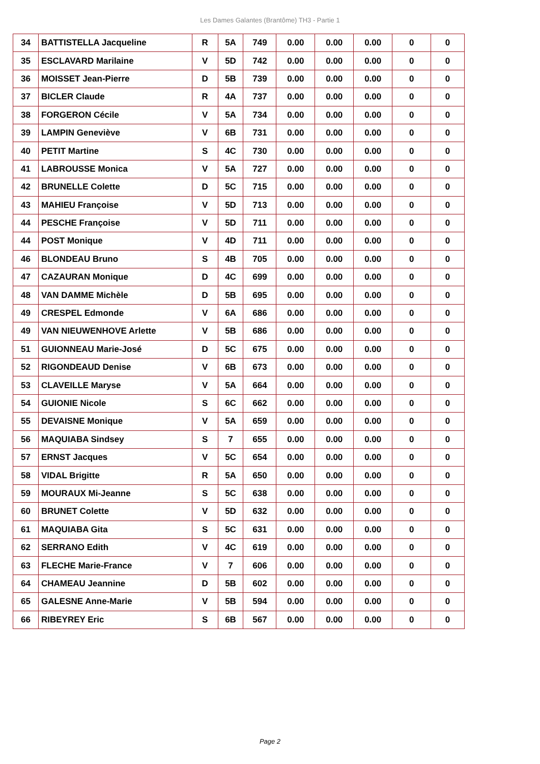Les Dames Galantes (Brantôme) TH3 - Partie 1
| 34 | BATTISTELLA Jacqueline | R | 5A | 749 | 0.00 | 0.00 | 0.00 | 0 | 0 |
| 35 | ESCLAVARD Marilaine | V | 5D | 742 | 0.00 | 0.00 | 0.00 | 0 | 0 |
| 36 | MOISSET Jean-Pierre | D | 5B | 739 | 0.00 | 0.00 | 0.00 | 0 | 0 |
| 37 | BICLER Claude | R | 4A | 737 | 0.00 | 0.00 | 0.00 | 0 | 0 |
| 38 | FORGERON Cécile | V | 5A | 734 | 0.00 | 0.00 | 0.00 | 0 | 0 |
| 39 | LAMPIN Geneviève | V | 6B | 731 | 0.00 | 0.00 | 0.00 | 0 | 0 |
| 40 | PETIT Martine | S | 4C | 730 | 0.00 | 0.00 | 0.00 | 0 | 0 |
| 41 | LABROUSSE Monica | V | 5A | 727 | 0.00 | 0.00 | 0.00 | 0 | 0 |
| 42 | BRUNELLE Colette | D | 5C | 715 | 0.00 | 0.00 | 0.00 | 0 | 0 |
| 43 | MAHIEU Françoise | V | 5D | 713 | 0.00 | 0.00 | 0.00 | 0 | 0 |
| 44 | PESCHE Françoise | V | 5D | 711 | 0.00 | 0.00 | 0.00 | 0 | 0 |
| 44 | POST Monique | V | 4D | 711 | 0.00 | 0.00 | 0.00 | 0 | 0 |
| 46 | BLONDEAU Bruno | S | 4B | 705 | 0.00 | 0.00 | 0.00 | 0 | 0 |
| 47 | CAZAURAN Monique | D | 4C | 699 | 0.00 | 0.00 | 0.00 | 0 | 0 |
| 48 | VAN DAMME Michèle | D | 5B | 695 | 0.00 | 0.00 | 0.00 | 0 | 0 |
| 49 | CRESPEL Edmonde | V | 6A | 686 | 0.00 | 0.00 | 0.00 | 0 | 0 |
| 49 | VAN NIEUWENHOVE Arlette | V | 5B | 686 | 0.00 | 0.00 | 0.00 | 0 | 0 |
| 51 | GUIONNEAU Marie-José | D | 5C | 675 | 0.00 | 0.00 | 0.00 | 0 | 0 |
| 52 | RIGONDEAUD Denise | V | 6B | 673 | 0.00 | 0.00 | 0.00 | 0 | 0 |
| 53 | CLAVEILLE Maryse | V | 5A | 664 | 0.00 | 0.00 | 0.00 | 0 | 0 |
| 54 | GUIONIE Nicole | S | 6C | 662 | 0.00 | 0.00 | 0.00 | 0 | 0 |
| 55 | DEVAISNE Monique | V | 5A | 659 | 0.00 | 0.00 | 0.00 | 0 | 0 |
| 56 | MAQUIABA Sindsey | S | 7 | 655 | 0.00 | 0.00 | 0.00 | 0 | 0 |
| 57 | ERNST Jacques | V | 5C | 654 | 0.00 | 0.00 | 0.00 | 0 | 0 |
| 58 | VIDAL Brigitte | R | 5A | 650 | 0.00 | 0.00 | 0.00 | 0 | 0 |
| 59 | MOURAUX Mi-Jeanne | S | 5C | 638 | 0.00 | 0.00 | 0.00 | 0 | 0 |
| 60 | BRUNET Colette | V | 5D | 632 | 0.00 | 0.00 | 0.00 | 0 | 0 |
| 61 | MAQUIABA Gita | S | 5C | 631 | 0.00 | 0.00 | 0.00 | 0 | 0 |
| 62 | SERRANO Edith | V | 4C | 619 | 0.00 | 0.00 | 0.00 | 0 | 0 |
| 63 | FLECHE Marie-France | V | 7 | 606 | 0.00 | 0.00 | 0.00 | 0 | 0 |
| 64 | CHAMEAU Jeannine | D | 5B | 602 | 0.00 | 0.00 | 0.00 | 0 | 0 |
| 65 | GALESNE Anne-Marie | V | 5B | 594 | 0.00 | 0.00 | 0.00 | 0 | 0 |
| 66 | RIBEYREY Eric | S | 6B | 567 | 0.00 | 0.00 | 0.00 | 0 | 0 |
Page 2